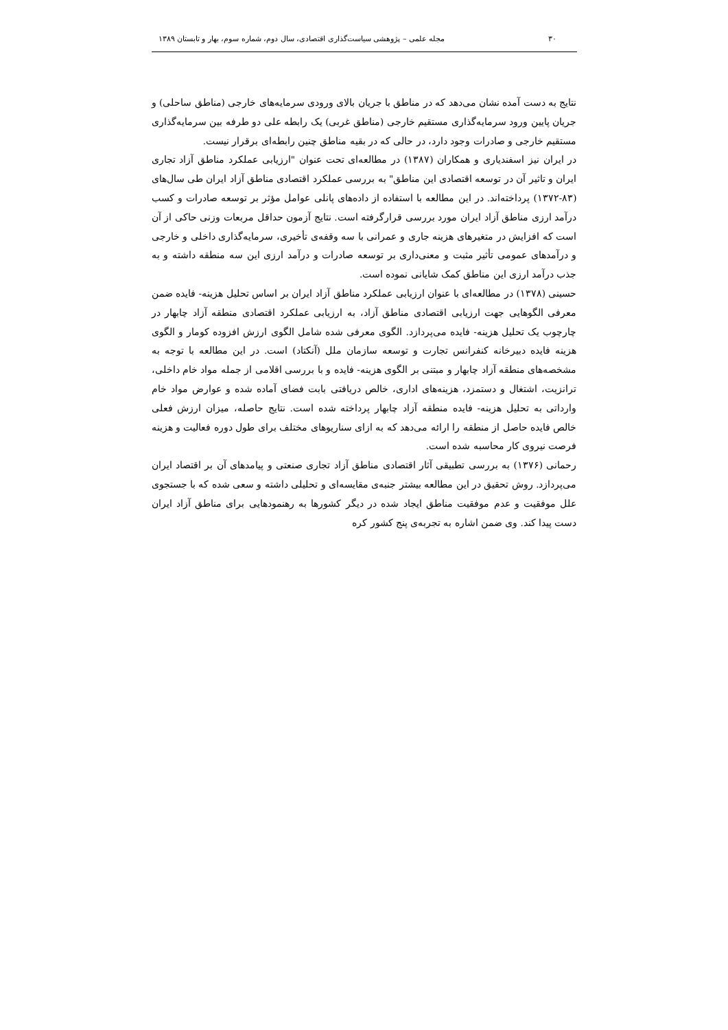۳۰ مجله علمی – پژوهشی سیاست‌گذاری اقتصادی، سال دوم، شماره سوم، بهار و تابستان ۱۳۸۹
نتایج به دست آمده نشان می‌دهد که در مناطق با جریان بالای ورودی سرمایه‌های خارجی (مناطق ساحلی) و جریان پایین ورود سرمایه‌گذاری مستقیم خارجی (مناطق غربی) یک رابطه علی دو طرفه بین سرمایه‌گذاری مستقیم خارجی و صادرات وجود دارد، در حالی که در بقیه مناطق چنین رابطه‌ای برقرار نیست.
در ایران نیز اسفندیاری و همکاران (۱۳۸۷) در مطالعه‌ای تحت عنوان "ارزیابی عملکرد مناطق آزاد تجاری ایران و تاثیر آن در توسعه اقتصادی این مناطق" به بررسی عملکرد اقتصادی مناطق آزاد ایران طی سال‌های (۸۳-۱۳۷۲) پرداخته‌اند. در این مطالعه با استفاده از داده‌های پانلی عوامل مؤثر بر توسعه صادرات و کسب درآمد ارزی مناطق آزاد ایران مورد بررسی قرارگرفته است. نتایج آزمون حداقل مربعات وزنی حاکی از آن است که افزایش در متغیرهای هزینه جاری و عمرانی با سه وقفه‌ی تأخیری، سرمایه‌گذاری داخلی و خارجی و درآمدهای عمومی تأثیر مثبت و معنی‌داری بر توسعه صادرات و درآمد ارزی این سه منطقه داشته و به جذب درآمد ارزی این مناطق کمک شایانی نموده است.
حسینی (۱۳۷۸) در مطالعه‌ای با عنوان ارزیابی عملکرد مناطق آزاد ایران بر اساس تحلیل هزینه- فایده ضمن معرفی الگوهایی جهت ارزیابی اقتصادی مناطق آزاد، به ارزیابی عملکرد اقتصادی منطقه آزاد چابهار در چارچوب یک تحلیل هزینه- فایده می‌پردازد. الگوی معرفی شده شامل الگوی ارزش افزوده کومار و الگوی هزینه فایده دبیرخانه کنفرانس تجارت و توسعه سازمان ملل (آنکتاد) است. در این مطالعه با توجه به مشخصه‌های منطقه آزاد چابهار و مبتنی بر الگوی هزینه- فایده و با بررسی اقلامی از جمله مواد خام داخلی، ترانزیت، اشتغال و دستمزد، هزینه‌های اداری، خالص دریافتی بابت فضای آماده شده و عوارض مواد خام وارداتی به تحلیل هزینه- فایده منطقه آزاد چابهار پرداخته شده است. نتایج حاصله، میزان ارزش فعلی خالص فایده حاصل از منطقه را ارائه می‌دهد که به ازای سناریوهای مختلف برای طول دوره فعالیت و هزینه فرصت نیروی کار محاسبه شده است.
رحمانی (۱۳۷۶) به بررسی تطبیقی آثار اقتصادی مناطق آزاد تجاری صنعتی و پیامدهای آن بر اقتصاد ایران می‌پردازد. روش تحقیق در این مطالعه بیشتر جنبه‌ی مقایسه‌ای و تحلیلی داشته و سعی شده که با جستجوی علل موفقیت و عدم موفقیت مناطق ایجاد شده در دیگر کشورها به رهنمودهایی برای مناطق آزاد ایران دست پیدا کند. وی ضمن اشاره به تجربه‌ی پنج کشور کره